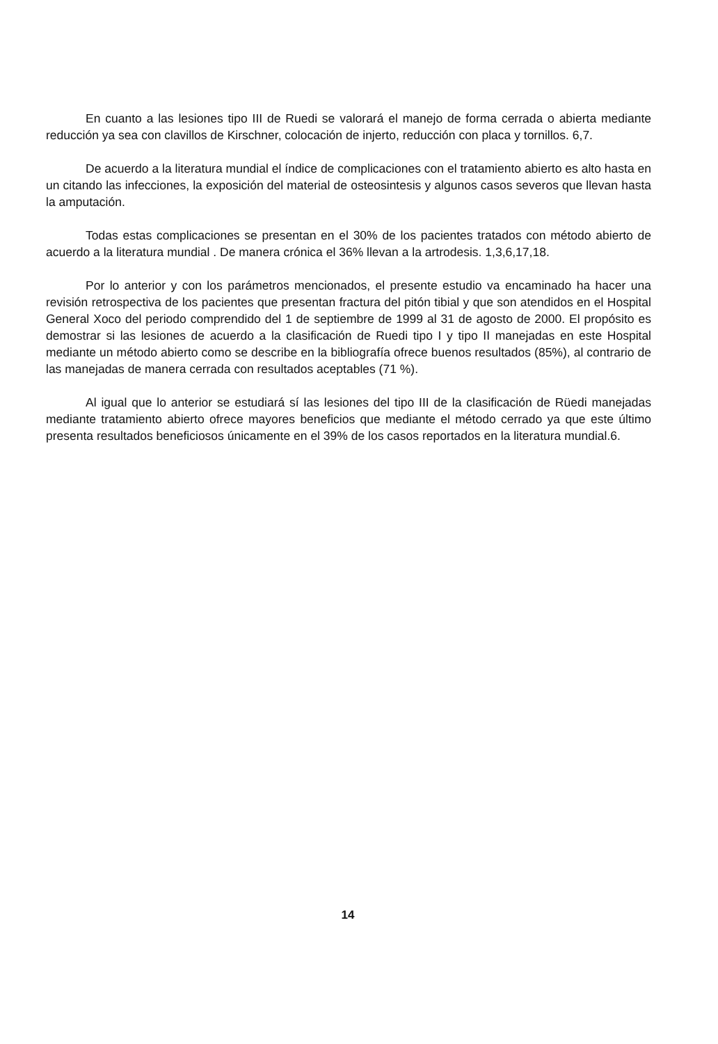En cuanto a las lesiones tipo III de Ruedi se valorará el manejo de forma cerrada o abierta mediante reducción ya sea con clavillos de Kirschner, colocación de injerto, reducción con placa y tornillos. 6,7.
De acuerdo a la literatura mundial el índice de complicaciones con el tratamiento abierto es alto hasta en un citando las infecciones, la exposición del material de osteosintesis y algunos casos severos que llevan hasta la amputación.
Todas estas complicaciones se presentan en el 30% de los pacientes tratados con método abierto de acuerdo a la literatura mundial . De manera crónica el 36% llevan a la artrodesis. 1,3,6,17,18.
Por lo anterior y con los parámetros mencionados, el presente estudio va encaminado ha hacer una revisión retrospectiva de los pacientes que presentan fractura del pitón tibial y que son atendidos en el Hospital General Xoco del periodo comprendido del 1 de septiembre de 1999 al 31 de agosto de 2000. El propósito es demostrar si las lesiones de acuerdo a la clasificación de Ruedi tipo I y tipo II manejadas en este Hospital mediante un método abierto como se describe en la bibliografía ofrece buenos resultados (85%), al contrario de las manejadas de manera cerrada con resultados aceptables (71 %).
Al igual que lo anterior se estudiará sí las lesiones del tipo III de la clasificación de Rüedi manejadas mediante tratamiento abierto ofrece mayores beneficios que mediante el método cerrado ya que este último presenta resultados beneficiosos únicamente en el 39% de los casos reportados en la literatura mundial.6.
14